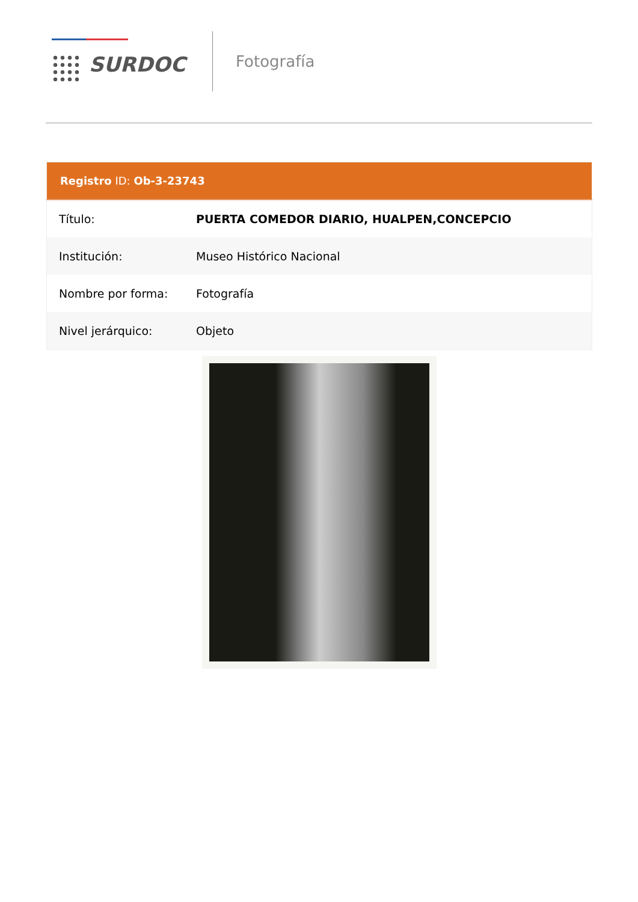SURDOC
Fotografía
| Registro ID: Ob-3-23743 | |
| --- | --- |
| Título: | PUERTA COMEDOR DIARIO, HUALPEN,CONCEPCIO |
| Institución: | Museo Histórico Nacional |
| Nombre por forma: | Fotografía |
| Nivel jerárquico: | Objeto |